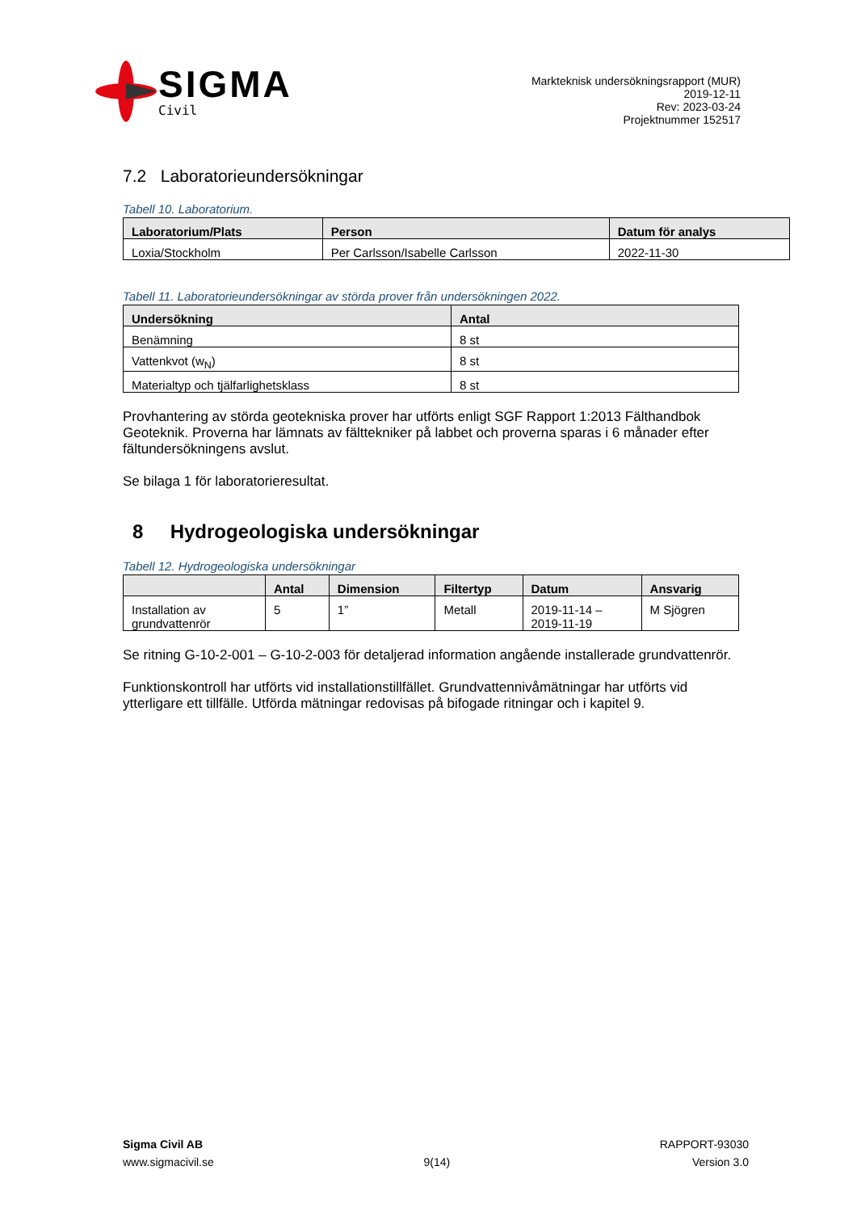SIGMA
Civil
Markteknisk undersökningsrapport (MUR)
2019-12-11
Rev: 2023-03-24
Projektnummer 152517
7.2 Laboratorieundersökningar
Tabell 10. Laboratorium.
| Laboratorium/Plats | Person | Datum för analys |
| --- | --- | --- |
| Loxia/Stockholm | Per Carlsson/Isabelle Carlsson | 2022-11-30 |
Tabell 11. Laboratorieundersökningar av störda prover från undersökningen 2022.
| Undersökning | Antal |
| --- | --- |
| Benämning | 8 st |
| Vattenkvot (w<sub>N</sub>) | 8 st |
| Materialtyp och tjälfarlighetsklass | 8 st |
Provhantering av störda geotekniska prover har utförts enligt SGF Rapport 1:2013 Fälthandbok Geoteknik. Proverna har lämnats av fälttekniker på labbet och proverna sparas i 6 månader efter fältundersökningens avslut.
Se bilaga 1 för laboratorieresultat.
8 Hydrogeologiska undersökningar
Tabell 12. Hydrogeologiska undersökningar
| | Antal | Dimension | Filtertyp | Datum | Ansvarig |
| --- | --- | --- | --- | --- | --- |
| Installation av grundvattenrör | 5 | 1” | Metall | 2019-11-14 – 2019-11-19 | M Sjögren |
Se ritning G-10-2-001 – G-10-2-003 för detaljerad information angående installerade grundvattenrör.
Funktionskontroll har utförts vid installationstillfället. Grundvattennivåmätningar har utförts vid ytterligare ett tillfälle. Utförda mätningar redovisas på bifogade ritningar och i kapitel 9.
Sigma Civil AB
www.sigmacivil.se
9(14) RAPPORT-93030
Version 3.0